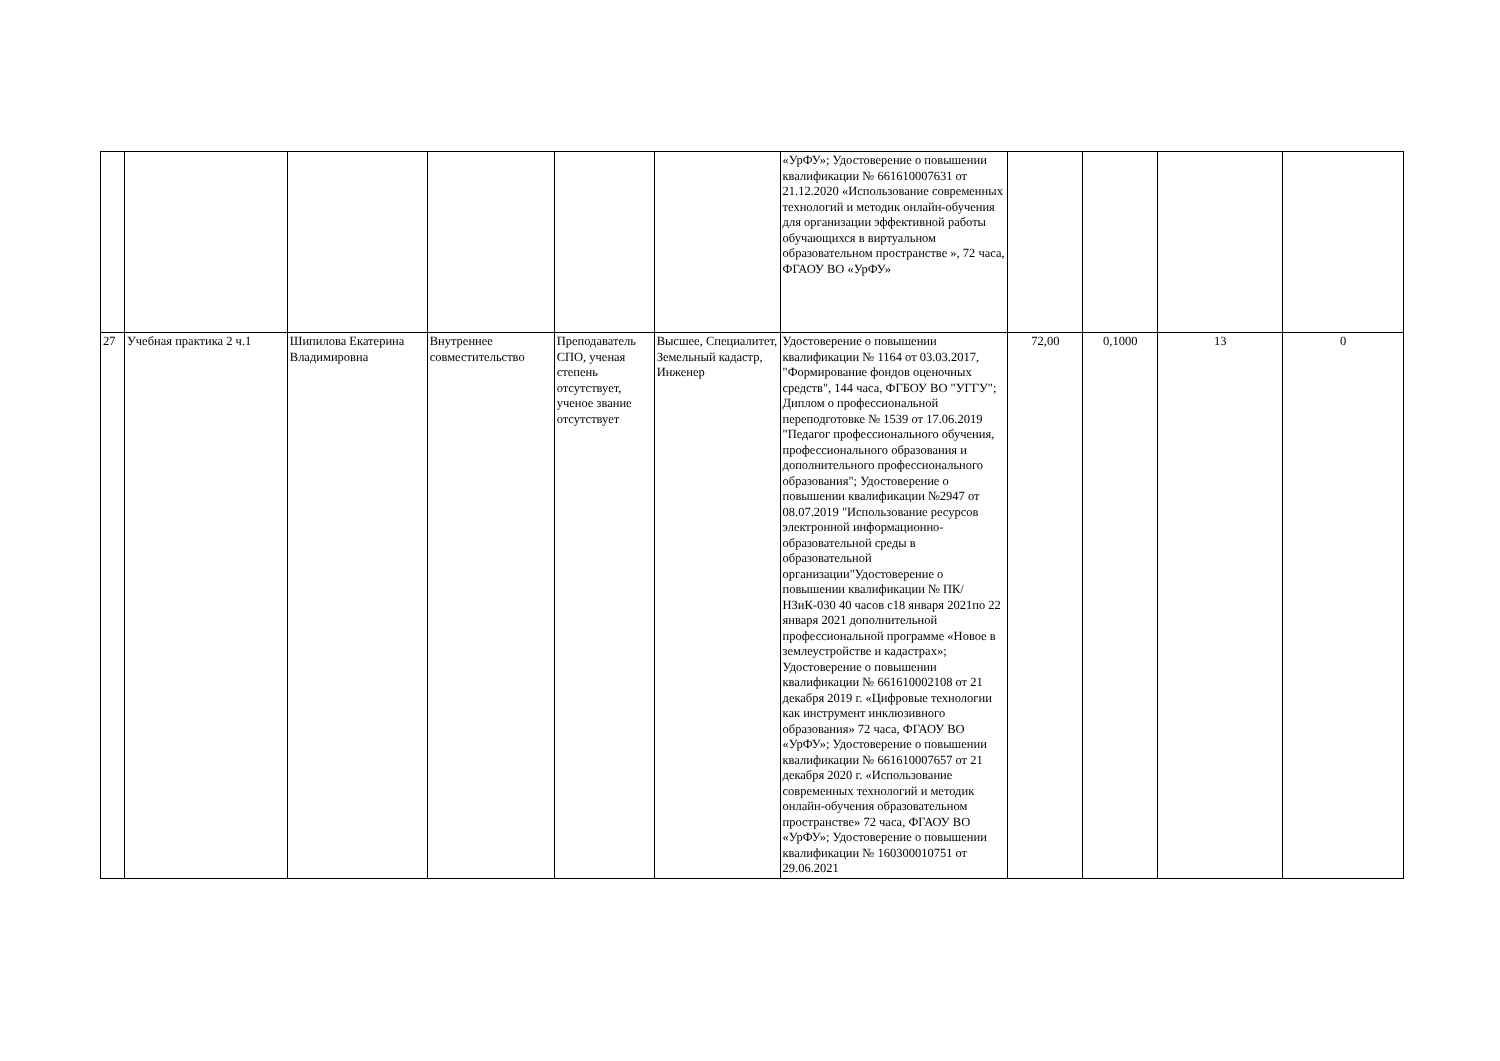| | | | | | | «УрФУ»; Удостоверение о повышении квалификации № 661610007631 от 21.12.2020 «Использование современных технологий и методик онлайн-обучения для организации эффективной работы обучающихся в виртуальном образовательном пространстве », 72 часа, ФГАОУ ВО «УрФУ» | | | | |
| 27 | Учебная практика 2 ч.1 | Шипилова Екатерина Владимировна | Внутреннее совместительство | Преподаватель СПО, ученая степень отсутствует, ученое звание отсутствует | Высшее, Специалитет, Земельный кадастр, Инженер | Удостоверение о повышении квалификации № 1164 от 03.03.2017, "Формирование фондов оценочных средств", 144 часа, ФГБОУ ВО "УГГУ"; Диплом о профессиональной переподготовке № 1539 от 17.06.2019 "Педагог профессионального обучения, профессионального образования и дополнительного профессионального образования"; Удостоверение о повышении квалификации №2947 от 08.07.2019 "Использование ресурсов электронной информационно-образовательной среды в образовательной организации"Удостоверение о повышении квалификации № ПК/НЗиК-030 40 часов с18 января 2021по 22 января 2021 дополнительной профессиональной программе «Новое в землеустройстве и кадастрах»; Удостоверение о повышении квалификации № 661610002108 от 21 декабря 2019 г. «Цифровые технологии как инструмент инклюзивного образования» 72 часа, ФГАОУ ВО «УрФУ»; Удостоверение о повышении квалификации № 661610007657 от 21 декабря 2020 г. «Использование современных технологий и методик онлайн-обучения образовательном пространстве» 72 часа, ФГАОУ ВО «УрФУ»; Удостоверение о повышении квалификации № 160300010751 от 29.06.2021 | 72,00 | 0,1000 | 13 | 0 |